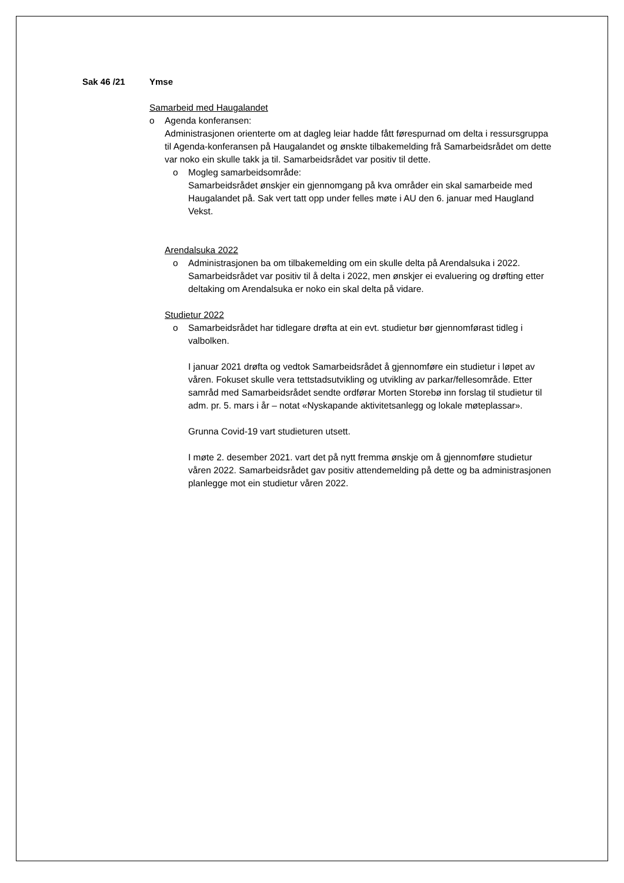Sak 46 /21 Ymse
Samarbeid med Haugalandet
o Agenda konferansen:
Administrasjonen orienterte om at dagleg leiar hadde fått førespurnad om delta i ressursgruppa til Agenda-konferansen på Haugalandet og ønskte tilbakemelding frå Samarbeidsrådet om dette var noko ein skulle takk ja til. Samarbeidsrådet var positiv til dette.
o Mogleg samarbeidsområde:
Samarbeidsrådet ønskjer ein gjennomgang på kva områder ein skal samarbeide med Haugalandet på. Sak vert tatt opp under felles møte i AU den 6. januar med Haugland Vekst.
Arendalsuka 2022
o Administrasjonen ba om tilbakemelding om ein skulle delta på Arendalsuka i 2022. Samarbeidsrådet var positiv til å delta i 2022, men ønskjer ei evaluering og drøfting etter deltaking om Arendalsuka er noko ein skal delta på vidare.
Studietur 2022
o Samarbeidsrådet har tidlegare drøfta at ein evt. studietur bør gjennomførast tidleg i valbolken.
I januar 2021 drøfta og vedtok Samarbeidsrådet å gjennomføre ein studietur i løpet av våren. Fokuset skulle vera tettstadsutvikling og utvikling av parkar/fellesområde. Etter samråd med Samarbeidsrådet sendte ordførar Morten Storebø inn forslag til studietur til adm. pr. 5. mars i år – notat «Nyskapande aktivitetsanlegg og lokale møteplassar».
Grunna Covid-19 vart studieturen utsett.
I møte 2. desember 2021. vart det på nytt fremma ønskje om å gjennomføre studietur våren 2022. Samarbeidsrådet gav positiv attendemelding på dette og ba administrasjonen planlegge mot ein studietur våren 2022.